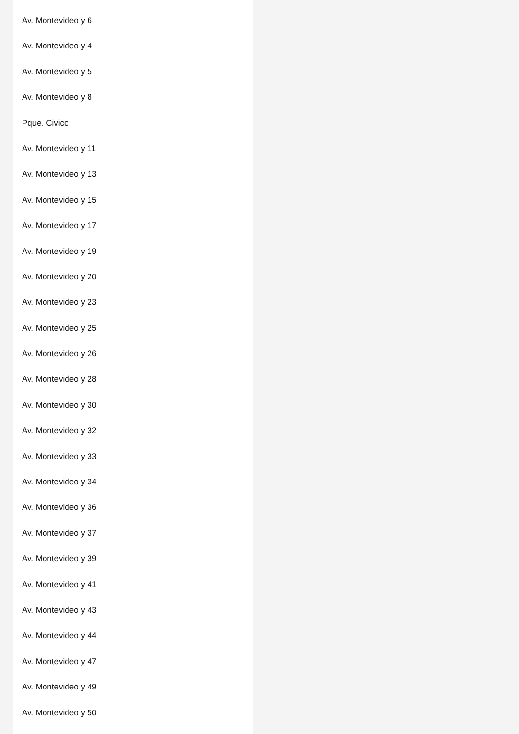Av. Montevideo y 6
Av. Montevideo y 4
Av. Montevideo y 5
Av. Montevideo y 8
Pque. Civico
Av. Montevideo y 11
Av. Montevideo y 13
Av. Montevideo y 15
Av. Montevideo y 17
Av. Montevideo y 19
Av. Montevideo y 20
Av. Montevideo y 23
Av. Montevideo y 25
Av. Montevideo y 26
Av. Montevideo y 28
Av. Montevideo y 30
Av. Montevideo y 32
Av. Montevideo y 33
Av. Montevideo y 34
Av. Montevideo y 36
Av. Montevideo y 37
Av. Montevideo y 39
Av. Montevideo y 41
Av. Montevideo y 43
Av. Montevideo y 44
Av. Montevideo y 47
Av. Montevideo y 49
Av. Montevideo y 50